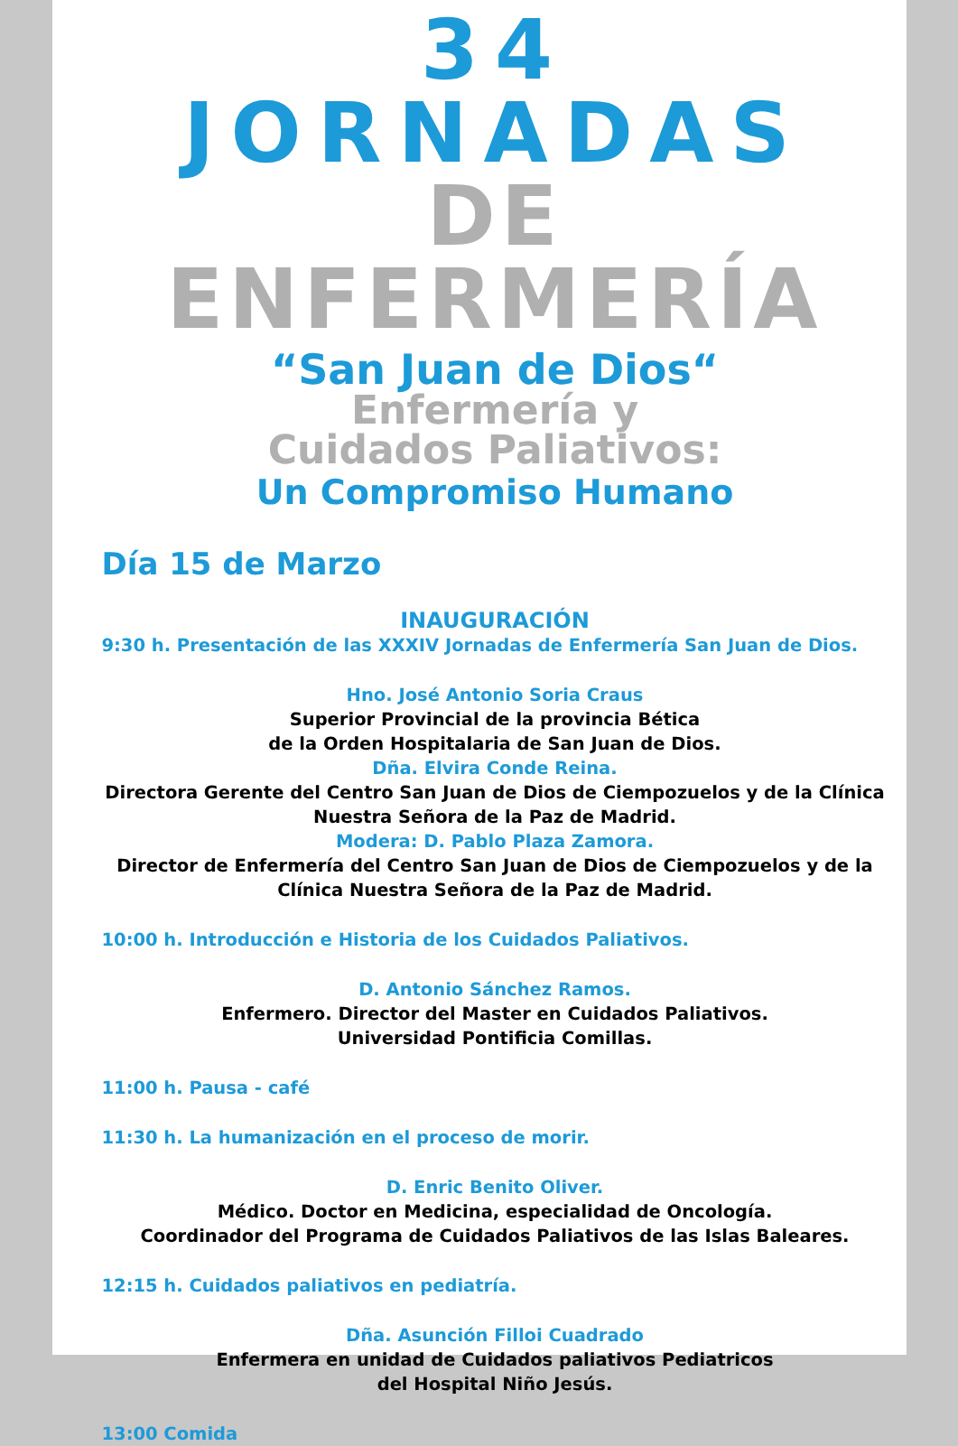34 JORNADAS
DE ENFERMERÍA
“San Juan de Dios“
Enfermería y
Cuidados Paliativos:
Un Compromiso Humano
Día 15 de Marzo
INAUGURACIÓN
9:30 h. Presentación de las XXXIV Jornadas de Enfermería San Juan de Dios.
Hno. José Antonio Soria Craus
Superior Provincial de la provincia Bética
de la Orden Hospitalaria de San Juan de Dios.
Dña. Elvira Conde Reina.
Directora Gerente del Centro San Juan de Dios de Ciempozuelos y de la Clínica Nuestra Señora de la Paz de Madrid.
Modera: D. Pablo Plaza Zamora.
Director de Enfermería del Centro San Juan de Dios de Ciempozuelos y de la Clínica Nuestra Señora de la Paz de Madrid.
10:00 h. Introducción e Historia de los Cuidados Paliativos.
D. Antonio Sánchez Ramos.
Enfermero. Director del Master en Cuidados Paliativos.
Universidad Pontificia Comillas.
11:00 h. Pausa - café
11:30 h. La humanización en el proceso de morir.
D. Enric Benito Oliver.
Médico. Doctor en Medicina, especialidad de Oncología.
Coordinador del Programa de Cuidados Paliativos de las Islas Baleares.
12:15 h. Cuidados paliativos en pediatría.
Dña. Asunción Filloi Cuadrado
Enfermera en unidad de Cuidados paliativos Pediatricos
del Hospital Niño Jesús.
13:00 Comida